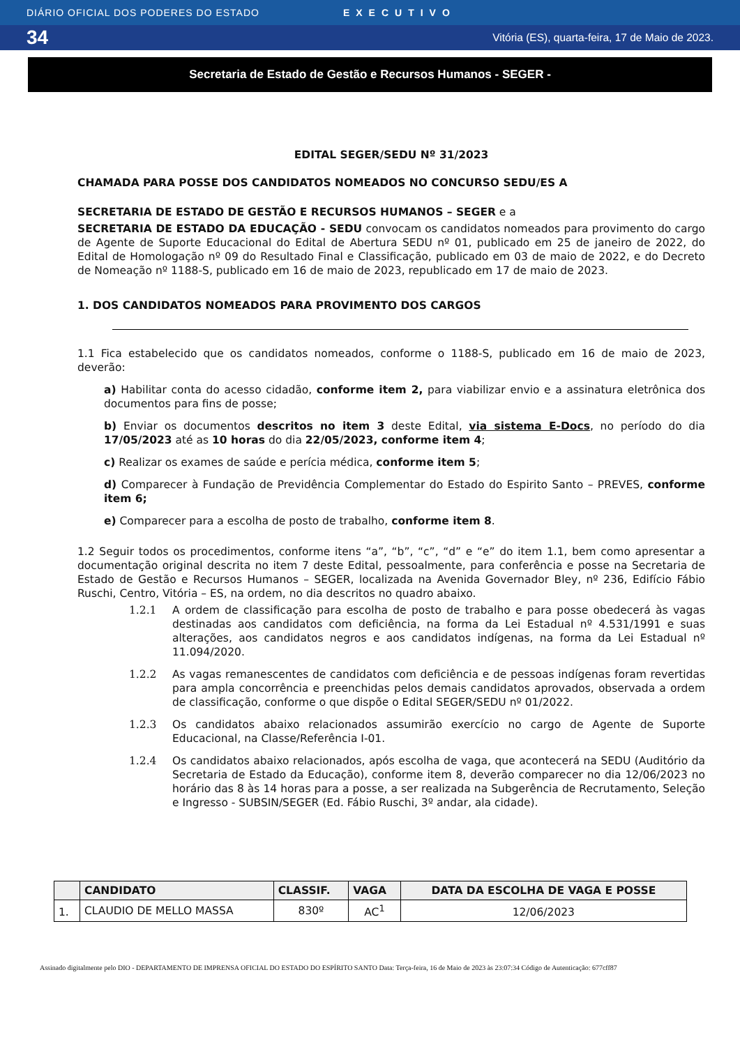DIÁRIO OFICIAL DOS PODERES DO ESTADO EXECUTIVO
34 Vitória (ES), quarta-feira, 17 de Maio de 2023.
Secretaria de Estado de Gestão e Recursos Humanos - SEGER -
EDITAL SEGER/SEDU Nº 31/2023
CHAMADA PARA POSSE DOS CANDIDATOS NOMEADOS NO CONCURSO SEDU/ES A
SECRETARIA DE ESTADO DE GESTÃO E RECURSOS HUMANOS – SEGER e a
SECRETARIA DE ESTADO DA EDUCAÇÃO - SEDU convocam os candidatos nomeados para provimento do cargo de Agente de Suporte Educacional do Edital de Abertura SEDU nº 01, publicado em 25 de janeiro de 2022, do Edital de Homologação nº 09 do Resultado Final e Classificação, publicado em 03 de maio de 2022, e do Decreto de Nomeação nº 1188-S, publicado em 16 de maio de 2023, republicado em 17 de maio de 2023.
1. DOS CANDIDATOS NOMEADOS PARA PROVIMENTO DOS CARGOS
1.1 Fica estabelecido que os candidatos nomeados, conforme o 1188-S, publicado em 16 de maio de 2023, deverão:
a) Habilitar conta do acesso cidadão, conforme item 2, para viabilizar envio e a assinatura eletrônica dos documentos para fins de posse;
b) Enviar os documentos descritos no item 3 deste Edital, via sistema E-Docs, no período do dia 17/05/2023 até as 10 horas do dia 22/05/2023, conforme item 4;
c) Realizar os exames de saúde e perícia médica, conforme item 5;
d) Comparecer à Fundação de Previdência Complementar do Estado do Espirito Santo – PREVES, conforme item 6;
e) Comparecer para a escolha de posto de trabalho, conforme item 8.
1.2 Seguir todos os procedimentos, conforme itens “a”, “b”, “c”, “d” e “e” do item 1.1, bem como apresentar a documentação original descrita no item 7 deste Edital, pessoalmente, para conferência e posse na Secretaria de Estado de Gestão e Recursos Humanos – SEGER, localizada na Avenida Governador Bley, nº 236, Edifício Fábio Ruschi, Centro, Vitória – ES, na ordem, no dia descritos no quadro abaixo.
1.2.1 A ordem de classificação para escolha de posto de trabalho e para posse obedecerá às vagas destinadas aos candidatos com deficiência, na forma da Lei Estadual nº 4.531/1991 e suas alterações, aos candidatos negros e aos candidatos indígenas, na forma da Lei Estadual nº 11.094/2020.
1.2.2 As vagas remanescentes de candidatos com deficiência e de pessoas indígenas foram revertidas para ampla concorrência e preenchidas pelos demais candidatos aprovados, observada a ordem de classificação, conforme o que dispõe o Edital SEGER/SEDU nº 01/2022.
1.2.3 Os candidatos abaixo relacionados assumirão exercício no cargo de Agente de Suporte Educacional, na Classe/Referência I-01.
1.2.4 Os candidatos abaixo relacionados, após escolha de vaga, que acontecerá na SEDU (Auditório da Secretaria de Estado da Educação), conforme item 8, deverão comparecer no dia 12/06/2023 no horário das 8 às 14 horas para a posse, a ser realizada na Subgerência de Recrutamento, Seleção e Ingresso - SUBSIN/SEGER (Ed. Fábio Ruschi, 3º andar, ala cidade).
| | CANDIDATO | CLASSIF. | VAGA | DATA DA ESCOLHA DE VAGA E POSSE |
| --- | --- | --- | --- | --- |
| 1. | CLAUDIO DE MELLO MASSA | 830º | AC<sup>1</sup> | 12/06/2023 |
Assinado digitalmente pelo DIO - DEPARTAMENTO DE IMPRENSA OFICIAL DO ESTADO DO ESPÍRITO SANTO Data: Terça-feira, 16 de Maio de 2023 às 23:07:34 Código de Autenticação: 677cff87